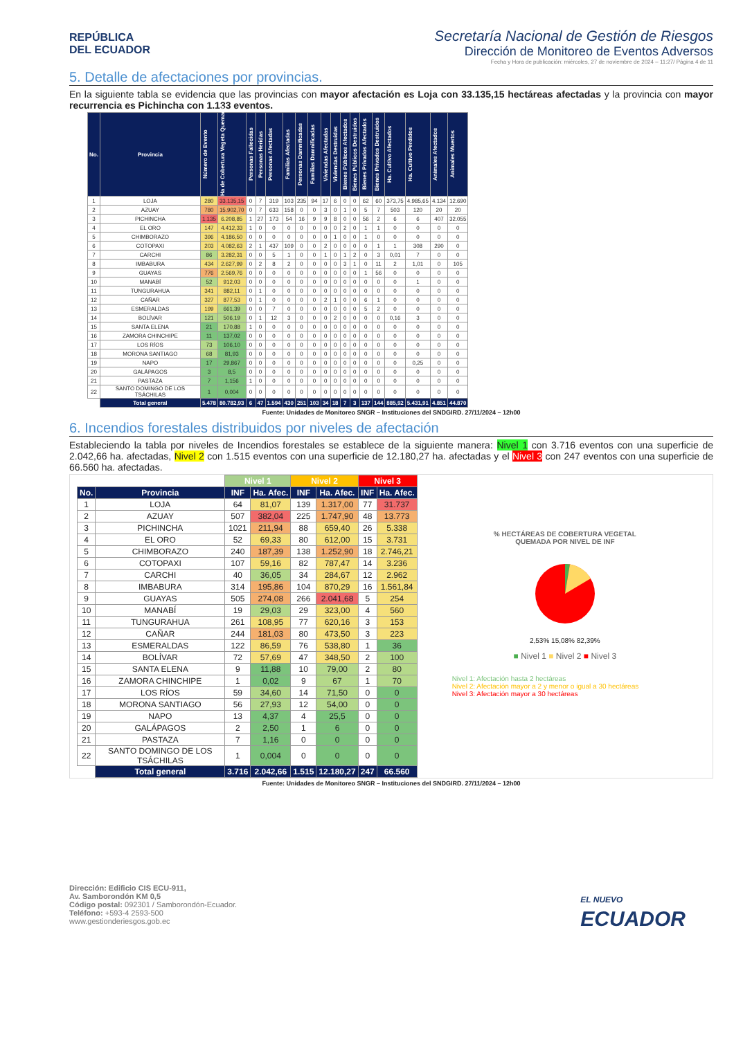REPÚBLICA
DEL ECUADOR
Secretaría Nacional de Gestión de Riesgos
Dirección de Monitoreo de Eventos Adversos
Fecha y Hora de publicación: miércoles, 27 de noviembre de 2024 – 11:27/ Página 4 de 11
5. Detalle de afectaciones por provincias.
En la siguiente tabla se evidencia que las provincias con mayor afectación es Loja con 33.135,15 hectáreas afectadas y la provincia con mayor recurrencia es Pichincha con 1.133 eventos.
| No. | Provincia | Número de Evento | Ha de Cobertura Vegeta Quemada | Personas Fallecidas | Personas Heridas | Personas Afectadas | Familias Afectadas | Personas Damnificadas | Familias Damnificadas | Viviendas Afectadas | Viviendas Destruidas | Bienes Públicos Afectados | Bienes Públicos Destruidos | Bienes Privados Afectados | Bienes Privados Destruidos | Ha. Cultivo Afectados | Ha. Cultivo Perdidos | Animales Afectados | Animales Muertos |
| --- | --- | --- | --- | --- | --- | --- | --- | --- | --- | --- | --- | --- | --- | --- | --- | --- | --- | --- | --- |
| 1 | LOJA | 280 | 33.135,15 | 0 | 7 | 319 | 103 | 235 | 94 | 17 | 6 | 0 | 0 | 62 | 60 | 373,75 | 4.985,65 | 4.134 | 12.690 |
| 2 | AZUAY | 780 | 15.902,70 | 0 | 7 | 633 | 158 | 0 | 0 | 3 | 0 | 1 | 0 | 5 | 7 | 503 | 120 | 20 | 20 |
| 3 | PICHINCHA | 1.135 | 6.208,85 | 1 | 27 | 173 | 54 | 16 | 9 | 9 | 8 | 0 | 0 | 56 | 2 | 6 | 6 | 407 | 32.055 |
| 4 | EL ORO | 147 | 4.412,33 | 1 | 0 | 0 | 0 | 0 | 0 | 0 | 0 | 2 | 0 | 1 | 1 | 0 | 0 | 0 | 0 |
| 5 | CHIMBORAZO | 396 | 4.186,50 | 0 | 0 | 0 | 0 | 0 | 0 | 0 | 1 | 0 | 0 | 1 | 0 | 0 | 0 | 0 | 0 |
| 6 | COTOPAXI | 203 | 4.082,63 | 2 | 1 | 437 | 109 | 0 | 0 | 2 | 0 | 0 | 0 | 0 | 1 | 1 | 308 | 290 | 0 |
| 7 | CARCHI | 86 | 3.282,31 | 0 | 0 | 5 | 1 | 0 | 0 | 1 | 0 | 1 | 2 | 0 | 3 | 0,01 | 7 | 0 | 0 |
| 8 | IMBABURA | 434 | 2.627,99 | 0 | 2 | 8 | 2 | 0 | 0 | 0 | 0 | 3 | 1 | 0 | 11 | 2 | 1,01 | 0 | 105 |
| 9 | GUAYAS | 776 | 2.569,76 | 0 | 0 | 0 | 0 | 0 | 0 | 0 | 0 | 0 | 0 | 1 | 56 | 0 | 0 | 0 | 0 |
| 10 | MANABÍ | 52 | 912,03 | 0 | 0 | 0 | 0 | 0 | 0 | 0 | 0 | 0 | 0 | 0 | 0 | 0 | 1 | 0 | 0 |
| 11 | TUNGURAHUA | 341 | 882,11 | 0 | 1 | 0 | 0 | 0 | 0 | 0 | 0 | 0 | 0 | 0 | 0 | 0 | 0 | 0 | 0 |
| 12 | CAÑAR | 327 | 877,53 | 0 | 1 | 0 | 0 | 0 | 0 | 2 | 1 | 0 | 0 | 6 | 1 | 0 | 0 | 0 | 0 |
| 13 | ESMERALDAS | 199 | 661,39 | 0 | 0 | 7 | 0 | 0 | 0 | 0 | 0 | 0 | 0 | 5 | 2 | 0 | 0 | 0 | 0 |
| 14 | BOLÍVAR | 121 | 506,19 | 0 | 1 | 12 | 3 | 0 | 0 | 0 | 2 | 0 | 0 | 0 | 0 | 0,16 | 3 | 0 | 0 |
| 15 | SANTA ELENA | 21 | 170,88 | 1 | 0 | 0 | 0 | 0 | 0 | 0 | 0 | 0 | 0 | 0 | 0 | 0 | 0 | 0 | 0 |
| 16 | ZAMORA CHINCHIPE | 11 | 137,02 | 0 | 0 | 0 | 0 | 0 | 0 | 0 | 0 | 0 | 0 | 0 | 0 | 0 | 0 | 0 | 0 |
| 17 | LOS RÍOS | 73 | 106,10 | 0 | 0 | 0 | 0 | 0 | 0 | 0 | 0 | 0 | 0 | 0 | 0 | 0 | 0 | 0 | 0 |
| 18 | MORONA SANTIAGO | 68 | 81,93 | 0 | 0 | 0 | 0 | 0 | 0 | 0 | 0 | 0 | 0 | 0 | 0 | 0 | 0 | 0 | 0 |
| 19 | NAPO | 17 | 29,867 | 0 | 0 | 0 | 0 | 0 | 0 | 0 | 0 | 0 | 0 | 0 | 0 | 0 | 0,25 | 0 | 0 |
| 20 | GALÁPAGOS | 3 | 8,5 | 0 | 0 | 0 | 0 | 0 | 0 | 0 | 0 | 0 | 0 | 0 | 0 | 0 | 0 | 0 | 0 |
| 21 | PASTAZA | 7 | 1,156 | 1 | 0 | 0 | 0 | 0 | 0 | 0 | 0 | 0 | 0 | 0 | 0 | 0 | 0 | 0 | 0 |
| 22 | SANTO DOMINGO DE LOS TSÁCHILAS | 1 | 0,004 | 0 | 0 | 0 | 0 | 0 | 0 | 0 | 0 | 0 | 0 | 0 | 0 | 0 | 0 | 0 | 0 |
| | Total general | 5.478 | 80.782,93 | 6 | 47 | 1.594 | 430 | 251 | 103 | 34 | 18 | 7 | 3 | 137 | 144 | 885,92 | 5.431,91 | 4.851 | 44.870 |
Fuente: Unidades de Monitoreo SNGR – Instituciones del SNDGIRD. 27/11/2024 – 12h00
6. Incendios forestales distribuidos por niveles de afectación
Estableciendo la tabla por niveles de Incendios forestales se establece de la siguiente manera: Nivel 1 con 3.716 eventos con una superficie de 2.042,66 ha. afectadas, Nivel 2 con 1.515 eventos con una superficie de 12.180,27 ha. afectadas y el Nivel 3 con 247 eventos con una superficie de 66.560 ha. afectadas.
| | | Nivel 1 | | Nivel 2 | | Nivel 3 | |
| No. | Provincia | INF | Ha. Afec. | INF | Ha. Afec. | INF | Ha. Afec. |
| 1 | LOJA | 64 | 81,07 | 139 | 1.317,00 | 77 | 31.737 |
| 2 | AZUAY | 507 | 382,04 | 225 | 1.747,90 | 48 | 13.773 |
| 3 | PICHINCHA | 1021 | 211,94 | 88 | 659,40 | 26 | 5.338 |
| 4 | EL ORO | 52 | 69,33 | 80 | 612,00 | 15 | 3.731 |
| 5 | CHIMBORAZO | 240 | 187,39 | 138 | 1.252,90 | 18 | 2.746,21 |
| 6 | COTOPAXI | 107 | 59,16 | 82 | 787,47 | 14 | 3.236 |
| 7 | CARCHI | 40 | 36,05 | 34 | 284,67 | 12 | 2.962 |
| 8 | IMBABURA | 314 | 195,86 | 104 | 870,29 | 16 | 1.561,84 |
| 9 | GUAYAS | 505 | 274,08 | 266 | 2.041,68 | 5 | 254 |
| 10 | MANABÍ | 19 | 29,03 | 29 | 323,00 | 4 | 560 |
| 11 | TUNGURAHUA | 261 | 108,95 | 77 | 620,16 | 3 | 153 |
| 12 | CAÑAR | 244 | 181,03 | 80 | 473,50 | 3 | 223 |
| 13 | ESMERALDAS | 122 | 86,59 | 76 | 538,80 | 1 | 36 |
| 14 | BOLÍVAR | 72 | 57,69 | 47 | 348,50 | 2 | 100 |
| 15 | SANTA ELENA | 9 | 11,88 | 10 | 79,00 | 2 | 80 |
| 16 | ZAMORA CHINCHIPE | 1 | 0,02 | 9 | 67 | 1 | 70 |
| 17 | LOS RÍOS | 59 | 34,60 | 14 | 71,50 | 0 | 0 |
| 18 | MORONA SANTIAGO | 56 | 27,93 | 12 | 54,00 | 0 | 0 |
| 19 | NAPO | 13 | 4,37 | 4 | 25,5 | 0 | 0 |
| 20 | GALÁPAGOS | 2 | 2,50 | 1 | 6 | 0 | 0 |
| 21 | PASTAZA | 7 | 1,16 | 0 | 0 | 0 | 0 |
| 22 | SANTO DOMINGO DE LOS TSÁCHILAS | 1 | 0,004 | 0 | 0 | 0 | 0 |
| | Total general | 3.716 | 2.042,66 | 1.515 | 12.180,27 | 247 | 66.560 |
% HECTÁREAS DE COBERTURA VEGETAL
QUEMADA POR NIVEL DE INF
2,53% 15,08% 82,39%
■ Nivel 1 ■ Nivel 2 ■ Nivel 3
Nivel 1: Afectación hasta 2 hectáreas
Nivel 2: Afectación mayor a 2 y menor o igual a 30 hectáreas
Nivel 3: Afectación mayor a 30 hectáreas
Fuente: Unidades de Monitoreo SNGR – Instituciones del SNDGIRD. 27/11/2024 – 12h00
Dirección: Edificio CIS ECU-911,
Av. Samborondón KM 0,5
Código postal: 092301 / Samborondón-Ecuador.
Teléfono: +593-4 2593-500
www.gestionderiesgos.gob.ec
EL NUEVO
ECUADOR